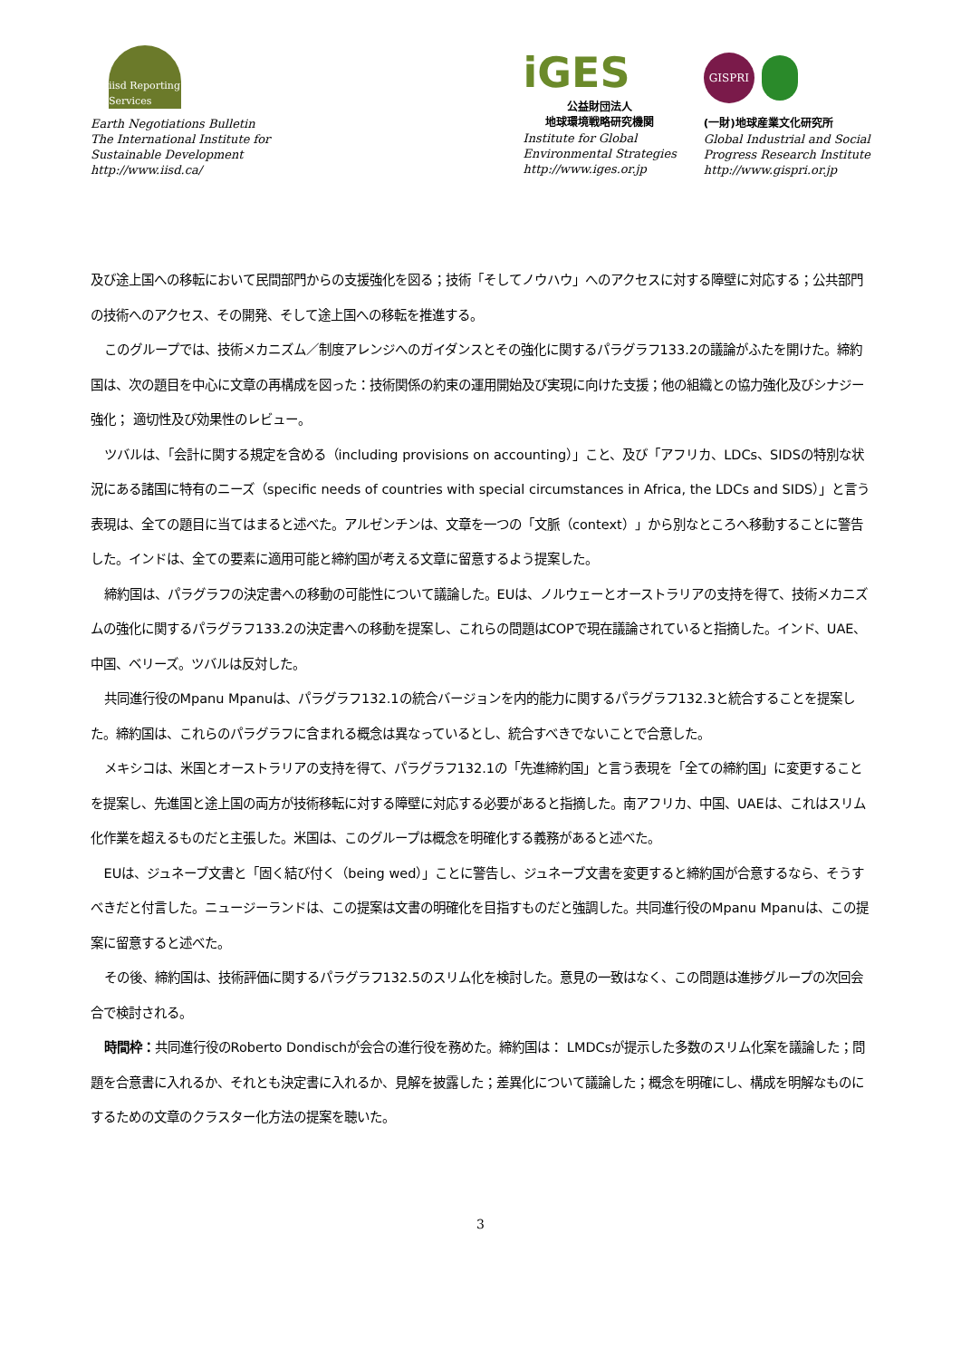iisd Reporting Services
Earth Negotiations Bulletin
The International Institute for
Sustainable Development
http://www.iisd.ca/
iGES
公益財団法人
地球環境戦略研究機関
Institute for Global
Environmental Strategies
http://www.iges.or.jp
GISPRI
(一財)地球産業文化研究所
Global Industrial and Social
Progress Research Institute
http://www.gispri.or.jp
及び途上国への移転において民間部門からの支援強化を図る；技術「そしてノウハウ」へのアクセスに対する障壁に対応する；公共部門の技術へのアクセス、その開発、そして途上国への移転を推進する。
このグループでは、技術メカニズム／制度アレンジへのガイダンスとその強化に関するパラグラフ133.2の議論がふたを開けた。締約国は、次の題目を中心に文章の再構成を図った：技術関係の約束の運用開始及び実現に向けた支援；他の組織との協力強化及びシナジー強化； 適切性及び効果性のレビュー。
ツバルは、「会計に関する規定を含める（including provisions on accounting）」こと、及び「アフリカ、LDCs、SIDSの特別な状況にある諸国に特有のニーズ（specific needs of countries with special circumstances in Africa, the LDCs and SIDS）」と言う表現は、全ての題目に当てはまると述べた。アルゼンチンは、文章を一つの「文脈（context）」から別なところへ移動することに警告した。インドは、全ての要素に適用可能と締約国が考える文章に留意するよう提案した。
締約国は、パラグラフの決定書への移動の可能性について議論した。EUは、ノルウェーとオーストラリアの支持を得て、技術メカニズムの強化に関するパラグラフ133.2の決定書への移動を提案し、これらの問題はCOPで現在議論されていると指摘した。インド、UAE、中国、ベリーズ。ツバルは反対した。
共同進行役のMpanu Mpanuは、パラグラフ132.1の統合バージョンを内的能力に関するパラグラフ132.3と統合することを提案した。締約国は、これらのパラグラフに含まれる概念は異なっているとし、統合すべきでないことで合意した。
メキシコは、米国とオーストラリアの支持を得て、パラグラフ132.1の「先進締約国」と言う表現を「全ての締約国」に変更することを提案し、先進国と途上国の両方が技術移転に対する障壁に対応する必要があると指摘した。南アフリカ、中国、UAEは、これはスリム化作業を超えるものだと主張した。米国は、このグループは概念を明確化する義務があると述べた。
EUは、ジュネーブ文書と「固く結び付く（being wed）」ことに警告し、ジュネーブ文書を変更すると締約国が合意するなら、そうすべきだと付言した。ニュージーランドは、この提案は文書の明確化を目指すものだと強調した。共同進行役のMpanu Mpanuは、この提案に留意すると述べた。
その後、締約国は、技術評価に関するパラグラフ132.5のスリム化を検討した。意見の一致はなく、この問題は進捗グループの次回会合で検討される。
時間枠：共同進行役のRoberto Dondischが会合の進行役を務めた。締約国は： LMDCsが提示した多数のスリム化案を議論した；問題を合意書に入れるか、それとも決定書に入れるか、見解を披露した；差異化について議論した；概念を明確にし、構成を明解なものにするための文章のクラスター化方法の提案を聴いた。
3